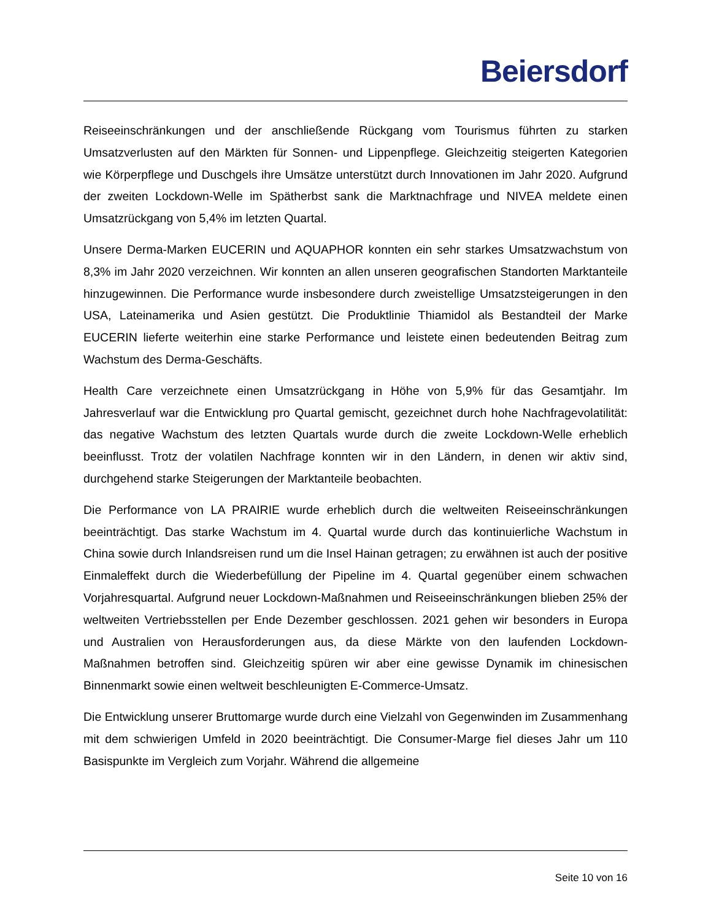Beiersdorf
Reiseeinschränkungen und der anschließende Rückgang vom Tourismus führten zu starken Umsatzverlusten auf den Märkten für Sonnen- und Lippenpflege. Gleichzeitig steigerten Kategorien wie Körperpflege und Duschgels ihre Umsätze unterstützt durch Innovationen im Jahr 2020. Aufgrund der zweiten Lockdown-Welle im Spätherbst sank die Marktnachfrage und NIVEA meldete einen Umsatzrückgang von 5,4% im letzten Quartal.
Unsere Derma-Marken EUCERIN und AQUAPHOR konnten ein sehr starkes Umsatzwachstum von 8,3% im Jahr 2020 verzeichnen. Wir konnten an allen unseren geografischen Standorten Marktanteile hinzugewinnen. Die Performance wurde insbesondere durch zweistellige Umsatzsteigerungen in den USA, Lateinamerika und Asien gestützt. Die Produktlinie Thiamidol als Bestandteil der Marke EUCERIN lieferte weiterhin eine starke Performance und leistete einen bedeutenden Beitrag zum Wachstum des Derma-Geschäfts.
Health Care verzeichnete einen Umsatzrückgang in Höhe von 5,9% für das Gesamtjahr. Im Jahresverlauf war die Entwicklung pro Quartal gemischt, gezeichnet durch hohe Nachfragevolatilität: das negative Wachstum des letzten Quartals wurde durch die zweite Lockdown-Welle erheblich beeinflusst. Trotz der volatilen Nachfrage konnten wir in den Ländern, in denen wir aktiv sind, durchgehend starke Steigerungen der Marktanteile beobachten.
Die Performance von LA PRAIRIE wurde erheblich durch die weltweiten Reiseeinschränkungen beeinträchtigt. Das starke Wachstum im 4. Quartal wurde durch das kontinuierliche Wachstum in China sowie durch Inlandsreisen rund um die Insel Hainan getragen; zu erwähnen ist auch der positive Einmaleffekt durch die Wiederbefüllung der Pipeline im 4. Quartal gegenüber einem schwachen Vorjahresquartal. Aufgrund neuer Lockdown-Maßnahmen und Reiseeinschränkungen blieben 25% der weltweiten Vertriebsstellen per Ende Dezember geschlossen. 2021 gehen wir besonders in Europa und Australien von Herausforderungen aus, da diese Märkte von den laufenden Lockdown-Maßnahmen betroffen sind. Gleichzeitig spüren wir aber eine gewisse Dynamik im chinesischen Binnenmarkt sowie einen weltweit beschleunigten E-Commerce-Umsatz.
Die Entwicklung unserer Bruttomarge wurde durch eine Vielzahl von Gegenwinden im Zusammenhang mit dem schwierigen Umfeld in 2020 beeinträchtigt. Die Consumer-Marge fiel dieses Jahr um 110 Basispunkte im Vergleich zum Vorjahr. Während die allgemeine
Seite 10 von 16